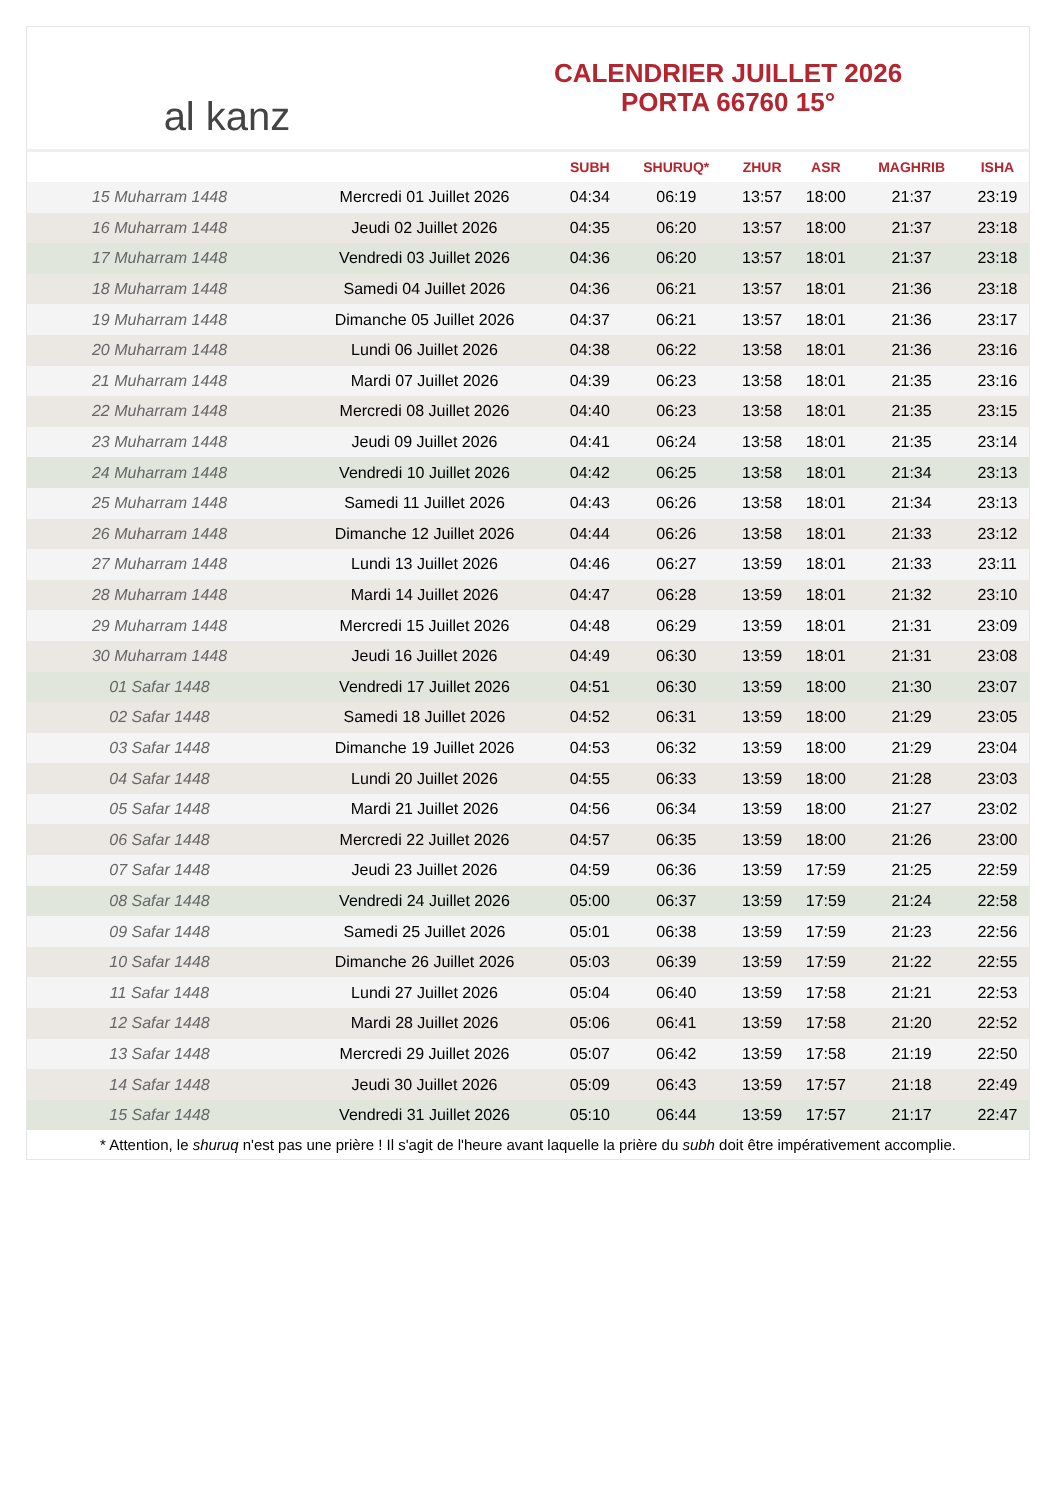al kanz
CALENDRIER JUILLET 2026
PORTA 66760 15°
| | | SUBH | SHURUQ* | ZHUR | ASR | MAGHRIB | ISHA |
| --- | --- | --- | --- | --- | --- | --- | --- |
| 15 Muharram 1448 | Mercredi 01 Juillet 2026 | 04:34 | 06:19 | 13:57 | 18:00 | 21:37 | 23:19 |
| 16 Muharram 1448 | Jeudi 02 Juillet 2026 | 04:35 | 06:20 | 13:57 | 18:00 | 21:37 | 23:18 |
| 17 Muharram 1448 | Vendredi 03 Juillet 2026 | 04:36 | 06:20 | 13:57 | 18:01 | 21:37 | 23:18 |
| 18 Muharram 1448 | Samedi 04 Juillet 2026 | 04:36 | 06:21 | 13:57 | 18:01 | 21:36 | 23:18 |
| 19 Muharram 1448 | Dimanche 05 Juillet 2026 | 04:37 | 06:21 | 13:57 | 18:01 | 21:36 | 23:17 |
| 20 Muharram 1448 | Lundi 06 Juillet 2026 | 04:38 | 06:22 | 13:58 | 18:01 | 21:36 | 23:16 |
| 21 Muharram 1448 | Mardi 07 Juillet 2026 | 04:39 | 06:23 | 13:58 | 18:01 | 21:35 | 23:16 |
| 22 Muharram 1448 | Mercredi 08 Juillet 2026 | 04:40 | 06:23 | 13:58 | 18:01 | 21:35 | 23:15 |
| 23 Muharram 1448 | Jeudi 09 Juillet 2026 | 04:41 | 06:24 | 13:58 | 18:01 | 21:35 | 23:14 |
| 24 Muharram 1448 | Vendredi 10 Juillet 2026 | 04:42 | 06:25 | 13:58 | 18:01 | 21:34 | 23:13 |
| 25 Muharram 1448 | Samedi 11 Juillet 2026 | 04:43 | 06:26 | 13:58 | 18:01 | 21:34 | 23:13 |
| 26 Muharram 1448 | Dimanche 12 Juillet 2026 | 04:44 | 06:26 | 13:58 | 18:01 | 21:33 | 23:12 |
| 27 Muharram 1448 | Lundi 13 Juillet 2026 | 04:46 | 06:27 | 13:59 | 18:01 | 21:33 | 23:11 |
| 28 Muharram 1448 | Mardi 14 Juillet 2026 | 04:47 | 06:28 | 13:59 | 18:01 | 21:32 | 23:10 |
| 29 Muharram 1448 | Mercredi 15 Juillet 2026 | 04:48 | 06:29 | 13:59 | 18:01 | 21:31 | 23:09 |
| 30 Muharram 1448 | Jeudi 16 Juillet 2026 | 04:49 | 06:30 | 13:59 | 18:01 | 21:31 | 23:08 |
| 01 Safar 1448 | Vendredi 17 Juillet 2026 | 04:51 | 06:30 | 13:59 | 18:00 | 21:30 | 23:07 |
| 02 Safar 1448 | Samedi 18 Juillet 2026 | 04:52 | 06:31 | 13:59 | 18:00 | 21:29 | 23:05 |
| 03 Safar 1448 | Dimanche 19 Juillet 2026 | 04:53 | 06:32 | 13:59 | 18:00 | 21:29 | 23:04 |
| 04 Safar 1448 | Lundi 20 Juillet 2026 | 04:55 | 06:33 | 13:59 | 18:00 | 21:28 | 23:03 |
| 05 Safar 1448 | Mardi 21 Juillet 2026 | 04:56 | 06:34 | 13:59 | 18:00 | 21:27 | 23:02 |
| 06 Safar 1448 | Mercredi 22 Juillet 2026 | 04:57 | 06:35 | 13:59 | 18:00 | 21:26 | 23:00 |
| 07 Safar 1448 | Jeudi 23 Juillet 2026 | 04:59 | 06:36 | 13:59 | 17:59 | 21:25 | 22:59 |
| 08 Safar 1448 | Vendredi 24 Juillet 2026 | 05:00 | 06:37 | 13:59 | 17:59 | 21:24 | 22:58 |
| 09 Safar 1448 | Samedi 25 Juillet 2026 | 05:01 | 06:38 | 13:59 | 17:59 | 21:23 | 22:56 |
| 10 Safar 1448 | Dimanche 26 Juillet 2026 | 05:03 | 06:39 | 13:59 | 17:59 | 21:22 | 22:55 |
| 11 Safar 1448 | Lundi 27 Juillet 2026 | 05:04 | 06:40 | 13:59 | 17:58 | 21:21 | 22:53 |
| 12 Safar 1448 | Mardi 28 Juillet 2026 | 05:06 | 06:41 | 13:59 | 17:58 | 21:20 | 22:52 |
| 13 Safar 1448 | Mercredi 29 Juillet 2026 | 05:07 | 06:42 | 13:59 | 17:58 | 21:19 | 22:50 |
| 14 Safar 1448 | Jeudi 30 Juillet 2026 | 05:09 | 06:43 | 13:59 | 17:57 | 21:18 | 22:49 |
| 15 Safar 1448 | Vendredi 31 Juillet 2026 | 05:10 | 06:44 | 13:59 | 17:57 | 21:17 | 22:47 |
* Attention, le shuruq n'est pas une prière ! Il s'agit de l'heure avant laquelle la prière du subh doit être impérativement accomplie.